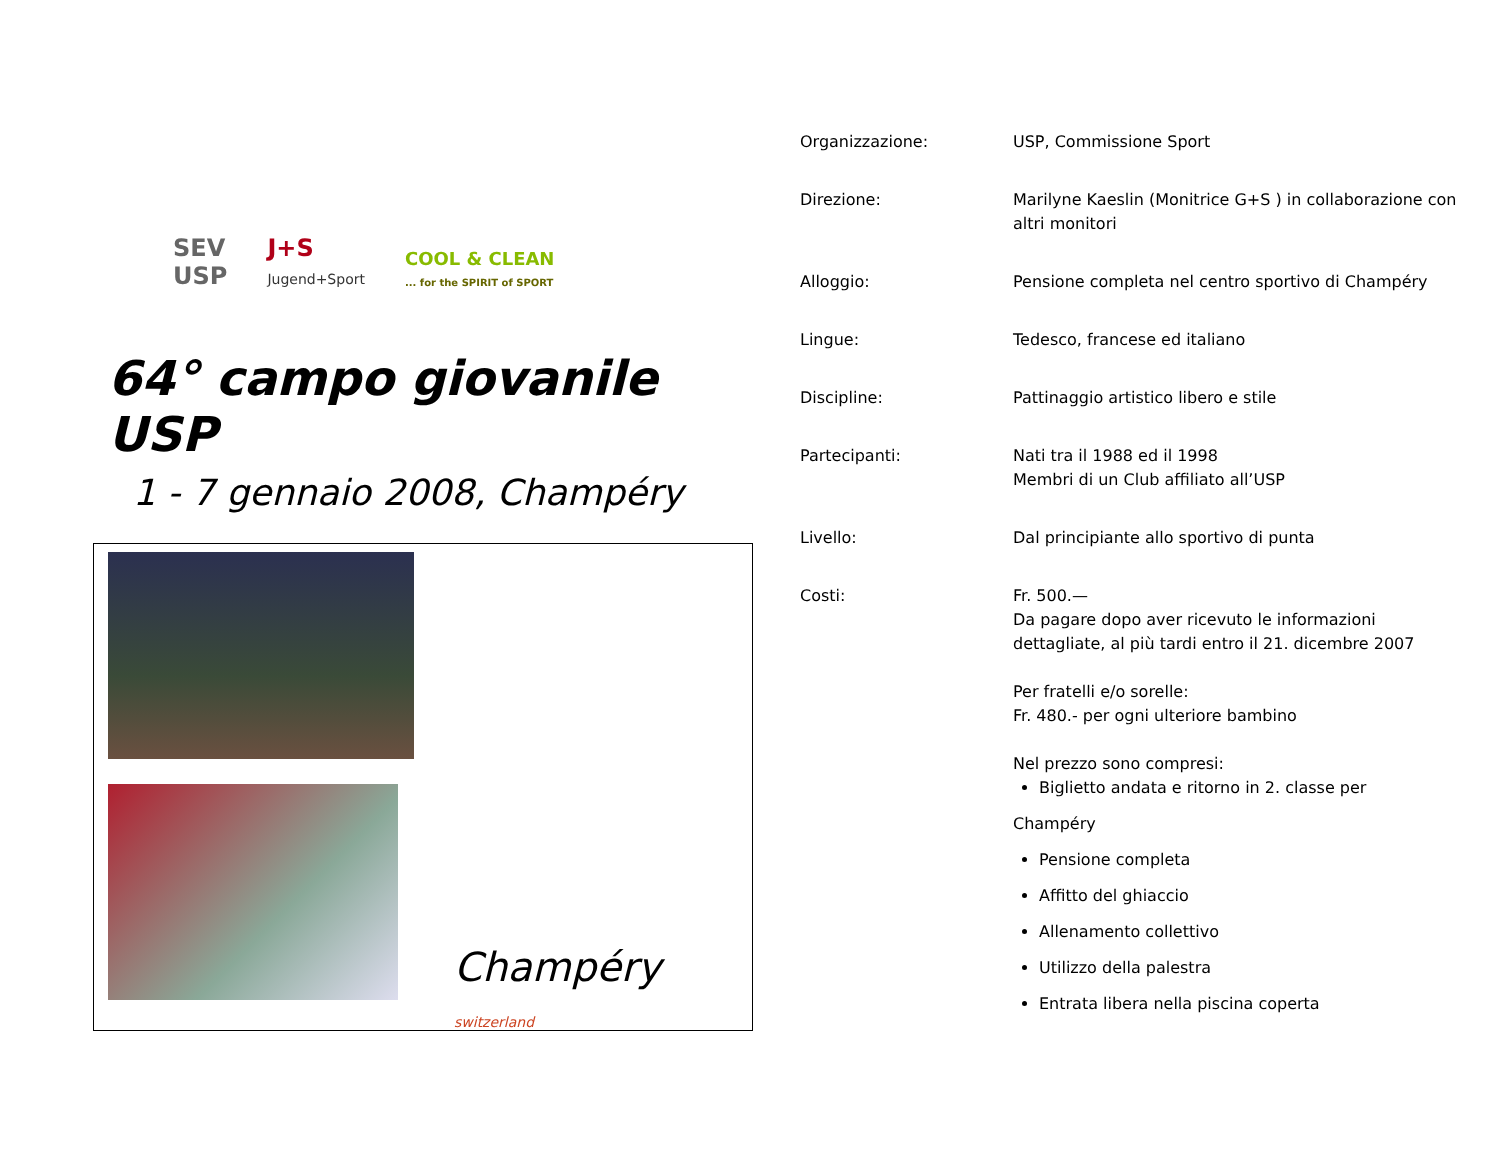SEV
USP
J+S
Jugend+Sport
COOL & CLEAN
... for the SPIRIT of SPORT
64° campo giovanile USP
1 - 7 gennaio 2008, Champéry
Champéry
switzerland
| Organizzazione: | USP, Commissione Sport |
| Direzione: | Marilyne Kaeslin (Monitrice G+S ) in collaborazione con altri monitori |
| Alloggio: | Pensione completa nel centro sportivo di Champéry |
| Lingue: | Tedesco, francese ed italiano |
| Discipline: | Pattinaggio artistico libero e stile |
| Partecipanti: | Nati tra il 1988 ed il 1998 Membri di un Club affiliato all’USP |
| Livello: | Dal principiante allo sportivo di punta |
| Costi: | Fr. 500.— Da pagare dopo aver ricevuto le informazioni dettagliate, al più tardi entro il 21. dicembre 2007 Per fratelli e/o sorelle: Fr. 480.- per ogni ulteriore bambino Nel prezzo sono compresi: Biglietto andata e ritorno in 2. classe per Champéry Pensione completa Affitto del ghiaccio Allenamento collettivo Utilizzo della palestra Entrata libera nella piscina coperta |